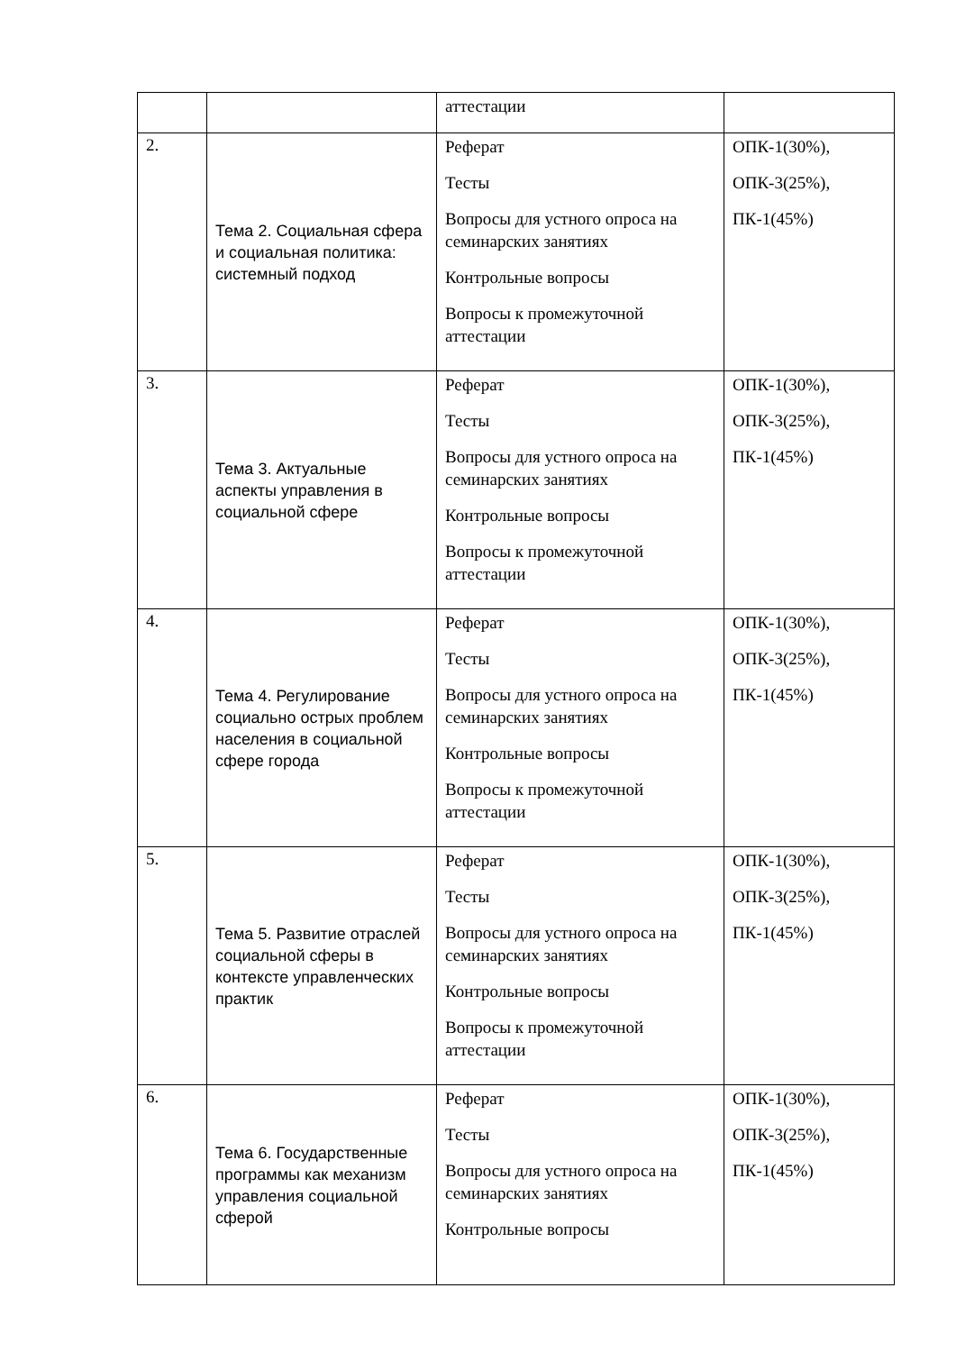| | | аттестации | |
| 2. | Тема 2. Социальная сфера и социальная политика: системный подход | Реферат Тесты Вопросы для устного опроса на семинарских занятиях Контрольные вопросы Вопросы к промежуточной аттестации | ОПК-1(30%), ОПК-3(25%), ПК-1(45%) |
| 3. | Тема 3. Актуальные аспекты управления в социальной сфере | Реферат Тесты Вопросы для устного опроса на семинарских занятиях Контрольные вопросы Вопросы к промежуточной аттестации | ОПК-1(30%), ОПК-3(25%), ПК-1(45%) |
| 4. | Тема 4. Регулирование социально острых проблем населения в социальной сфере города | Реферат Тесты Вопросы для устного опроса на семинарских занятиях Контрольные вопросы Вопросы к промежуточной аттестации | ОПК-1(30%), ОПК-3(25%), ПК-1(45%) |
| 5. | Тема 5. Развитие отраслей социальной сферы в контексте управленческих практик | Реферат Тесты Вопросы для устного опроса на семинарских занятиях Контрольные вопросы Вопросы к промежуточной аттестации | ОПК-1(30%), ОПК-3(25%), ПК-1(45%) |
| 6. | Тема 6. Государственные программы как механизм управления социальной сферой | Реферат Тесты Вопросы для устного опроса на семинарских занятиях Контрольные вопросы | ОПК-1(30%), ОПК-3(25%), ПК-1(45%) |